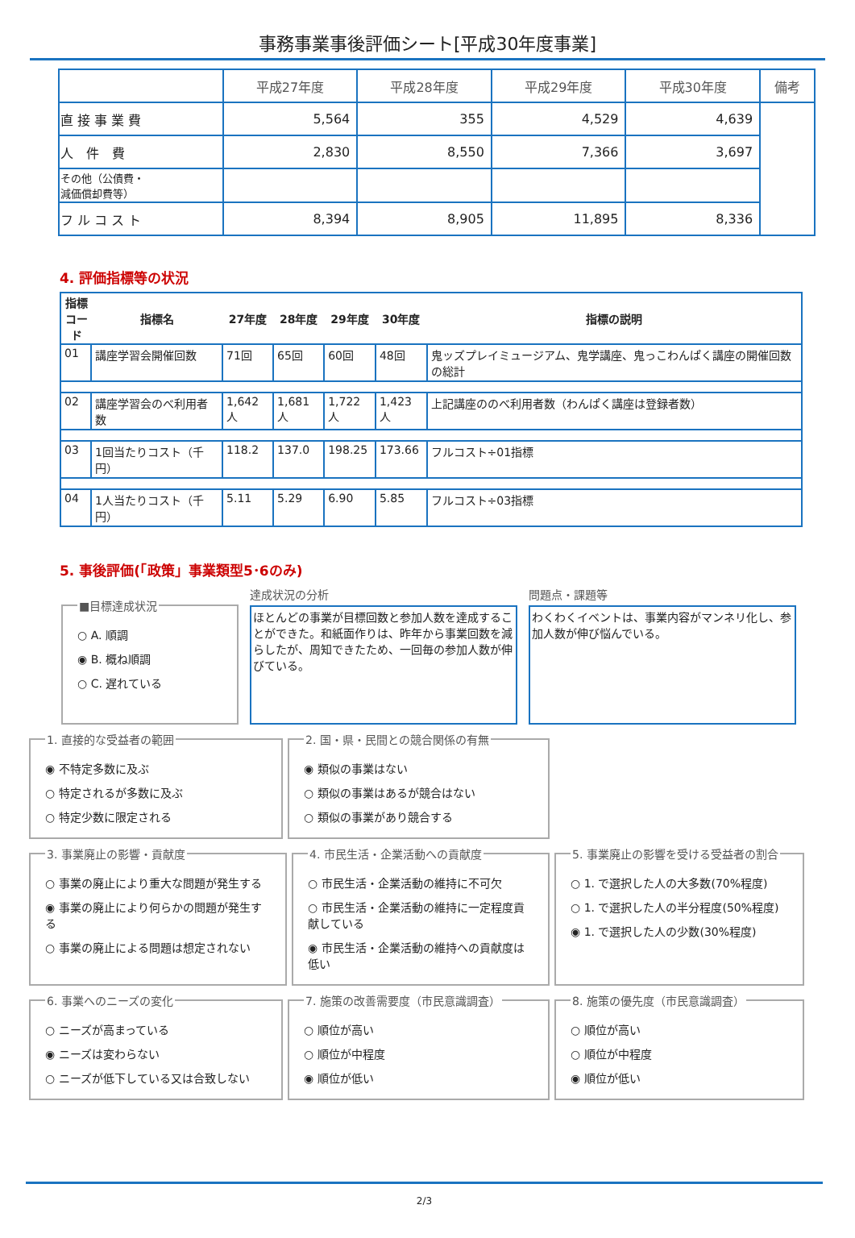事務事業事後評価シート[平成30年度事業]
| | 平成27年度 | 平成28年度 | 平成29年度 | 平成30年度 | 備考 |
| --- | --- | --- | --- | --- | --- |
| 直 接 事 業 費 | 5,564 | 355 | 4,529 | 4,639 | |
| 人 件 費 | 2,830 | 8,550 | 7,366 | 3,697 | |
| その他（公債費・ 減価償却費等） | | | | | |
| フ ル コ ス ト | 8,394 | 8,905 | 11,895 | 8,336 | |
4. 評価指標等の状況
| 指標 コード | 指標名 | 27年度 | 28年度 | 29年度 | 30年度 | 指標の説明 |
| --- | --- | --- | --- | --- | --- | --- |
| 01 | 講座学習会開催回数 | 71回 | 65回 | 60回 | 48回 | 鬼ッズプレイミュージアム、鬼学講座、鬼っこわんぱく講座の開催回数の総計 |
| 02 | 講座学習会のべ利用者数 | 1,642人 | 1,681人 | 1,722人 | 1,423人 | 上記講座ののべ利用者数（わんぱく講座は登録者数） |
| 03 | 1回当たりコスト（千円） | 118.2 | 137.0 | 198.25 | 173.66 | フルコスト÷01指標 |
| 04 | 1人当たりコスト（千円） | 5.11 | 5.29 | 6.90 | 5.85 | フルコスト÷03指標 |
5. 事後評価(「政策」事業類型5･6のみ)
■目標達成状況
○ A. 順調
◉ B. 概ね順調
○ C. 遅れている
達成状況の分析
ほとんどの事業が目標回数と参加人数を達成することができた。和紙面作りは、昨年から事業回数を減らしたが、周知できたため、一回毎の参加人数が伸びている。
問題点・課題等
わくわくイベントは、事業内容がマンネリ化し、参加人数が伸び悩んでいる。
1. 直接的な受益者の範囲
◉ 不特定多数に及ぶ
○ 特定されるが多数に及ぶ
○ 特定少数に限定される
2. 国・県・民間との競合関係の有無
◉ 類似の事業はない
○ 類似の事業はあるが競合はない
○ 類似の事業があり競合する
3. 事業廃止の影響・貢献度
○ 事業の廃止により重大な問題が発生する
◉ 事業の廃止により何らかの問題が発生する
○ 事業の廃止による問題は想定されない
4. 市民生活・企業活動への貢献度
○ 市民生活・企業活動の維持に不可欠
○ 市民生活・企業活動の維持に一定程度貢献している
◉ 市民生活・企業活動の維持への貢献度は低い
5. 事業廃止の影響を受ける受益者の割合
○ 1. で選択した人の大多数(70%程度)
○ 1. で選択した人の半分程度(50%程度)
◉ 1. で選択した人の少数(30%程度)
6. 事業へのニーズの変化
○ ニーズが高まっている
◉ ニーズは変わらない
○ ニーズが低下している又は合致しない
7. 施策の改善需要度（市民意識調査）
○ 順位が高い
○ 順位が中程度
◉ 順位が低い
8. 施策の優先度（市民意識調査）
○ 順位が高い
○ 順位が中程度
◉ 順位が低い
2/3